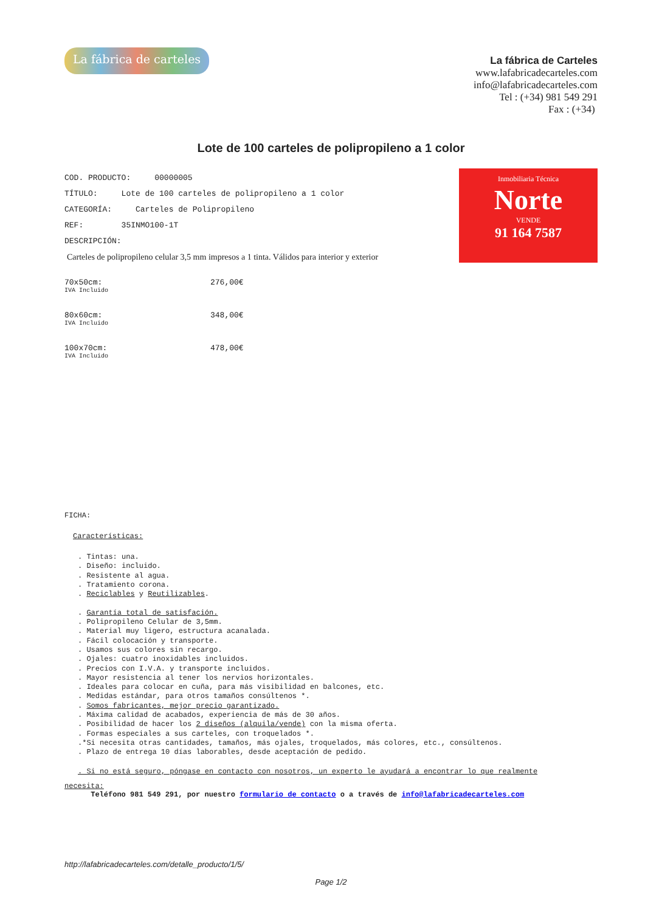La fábrica de carteles
La fábrica de Carteles
www.lafabricadecarteles.com
info@lafabricadecarteles.com
Tel : (+34) 981 549 291
Fax : (+34)
Lote de 100 carteles de polipropileno a 1 color
Inmobiliaria Técnica
Norte
VENDE
91 164 7587
COD. PRODUCTO: 00000005
TÍTULO: Lote de 100 carteles de polipropileno a 1 color
CATEGORÍA: Carteles de Polipropileno
REF: 35INMO100-1T
DESCRIPCIÓN:
Carteles de polipropileno celular 3,5 mm impresos a 1 tinta. Válidos para interior y exterior
70x50cm:
IVA Incluido
276,00€
80x60cm:
IVA Incluido
348,00€
100x70cm:
IVA Incluido
478,00€
FICHA:
Características:
. Tintas: una.
. Diseño: incluido.
. Resistente al agua.
. Tratamiento corona.
. Reciclables y Reutilizables.
. Garantía total de satisfación.
. Polipropileno Celular de 3,5mm.
. Material muy ligero, estructura acanalada.
. Fácil colocación y transporte.
. Usamos sus colores sin recargo.
. Ojales: cuatro inoxidables incluidos.
. Precios con I.V.A. y transporte incluidos.
. Mayor resistencia al tener los nervios horizontales.
. Ideales para colocar en cuña, para más visibilidad en balcones, etc.
. Medidas estándar, para otros tamaños consúltenos *.
. Somos fabricantes, mejor precio garantizado.
. Máxima calidad de acabados, experiencia de más de 30 años.
. Posibilidad de hacer los 2 diseños (alquila/vende) con la misma oferta.
. Formas especiales a sus carteles, con troquelados *.
.*Si necesita otras cantidades, tamaños, más ojales, troquelados, más colores, etc., consúltenos.
. Plazo de entrega 10 días laborables, desde aceptación de pedido.
. Si no está seguro, póngase en contacto con nosotros, un experto le ayudará a encontrar lo que realmente
necesita:
Teléfono 981 549 291, por nuestro formulario de contacto o a través de info@lafabricadecarteles.com
http://lafabricadecarteles.com/detalle_producto/1/5/
Page 1/2